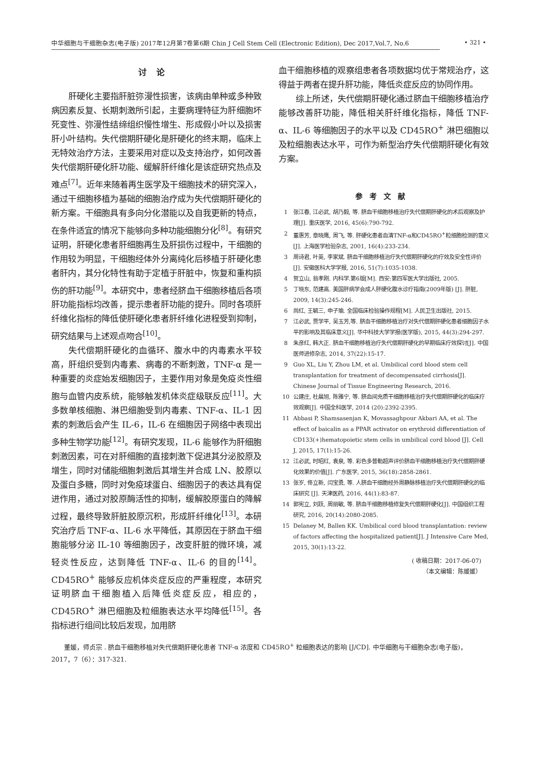中华细胞与干细胞杂志(电子版) 2017年12月第7卷第6期 Chin J Cell Stem Cell (Electronic Edition), Dec 2017,Vol.7, No.6
• 321 •
讨论
肝硬化主要指肝脏弥漫性损害，该病由单种或多种致病因素反复、长期刺激所引起，主要病理特征为肝细胞坏死变性、弥漫性结缔组织慢性增生、形成假小叶以及损害肝小叶结构。失代偿期肝硬化是肝硬化的终末期，临床上无特效治疗方法，主要采用对症以及支持治疗，如何改善失代偿期肝硬化肝功能、缓解肝纤维化是该症研究热点及难点<sup>[7]</sup>。近年来随着再生医学及干细胞技术的研究深入，通过干细胞移植为基础的细胞治疗成为失代偿期肝硬化的新方案。干细胞具有多向分化潜能以及自我更新的特点，在条件适宜的情况下能够向多种功能细胞分化<sup>[8]</sup>。有研究证明，肝硬化患者肝细胞再生及肝损伤过程中，干细胞的作用较为明显，干细胞经体外分离纯化后移植于肝硬化患者肝内，其分化特性有助于定植于肝脏中，恢复和重构损伤的肝功能<sup>[9]</sup>。本研究中，患者经脐血干细胞移植后各项肝功能指标均改善，提示患者肝功能的提升。同时各项肝纤维化指标的降低使肝硬化患者肝纤维化进程受到抑制，研究结果与上述观点吻合<sup>[10]</sup>。
失代偿期肝硬化的血循环、腹水中的内毒素水平较高，肝组织受到内毒素、病毒的不断刺激，TNF-α 是一种重要的炎症始发细胞因子，主要作用对象是免疫炎性细胞与血管内皮系统，能够触发机体炎症级联反应<sup>[11]</sup>。大多数单核细胞、淋巴细胞受到内毒素、TNF-α、IL-1 因素的刺激后会产生 IL-6，IL-6 在细胞因子网络中表现出多种生物学功能<sup>[12]</sup>。有研究发现，IL-6 能够作为肝细胞刺激因素，可在对肝细胞的直接刺激下促进其分泌胶原及增生，同时对储能细胞刺激后其增生并合成 LN、胶原以及蛋白多糖，同时对免疫球蛋白、细胞因子的表达具有促进作用，通过对胶原酶活性的抑制，缓解胶原蛋白的降解过程，最终导致肝脏胶原沉积，形成肝纤维化<sup>[13]</sup>。本研究治疗后 TNF-α、IL-6 水平降低，其原因在于脐血干细胞能够分泌 IL-10 等细胞因子，改变肝脏的微环境，减轻炎性反应，达到降低 TNF-α、IL-6 的目的<sup>[14]</sup>。CD45RO<sup>+</sup> 能够反应机体炎症反应的严重程度，本研究证明脐血干细胞植入后降低炎症反应，相应的，CD45RO<sup>+</sup> 淋巴细胞及粒细胞表达水平均降低<sup>[15]</sup>。各指标进行组间比较后发现，加用脐
血干细胞移植的观察组患者各项数据均优于常规治疗，这得益于两者在提升肝功能，降低炎症反应的协同作用。
综上所述，失代偿期肝硬化通过脐血干细胞移植治疗能够改善肝功能，降低相关肝纤维化指标，降低 TNF-α、IL-6 等细胞因子的水平以及 CD45RO<sup>+</sup> 淋巴细胞以及粒细胞表达水平，可作为新型治疗失代偿期肝硬化有效方案。
参考文献
1 张江春, 江必武, 胡乃毅, 等. 脐血干细胞移植治疗失代偿期肝硬化的术后观察及护理[J]. 重庆医学, 2016, 45(6):790-792.
2 董惠芳, 章晓鹰, 周飞, 等. 肝硬化患者血清TNF-α和CD45RO<sup>+</sup>粒细胞检测的意义[J]. 上海医学检验杂志, 2001, 16(4):233-234.
3 周诗君, 叶英, 李家斌. 脐血干细胞移植治疗失代偿期肝硬化的疗效及安全性评价[J]. 安徽医科大学学报, 2016, 51(7):1035-1038.
4 贺立山, 翁孝刚. 内科学.第6版[M]. 西安:第四军医大学出版社, 2005.
5 丁晓东, 范建高. 美国肝病学会成人肝硬化腹水诊疗指南(2009年版) [J]. 肝脏, 2009, 14(3):245-246.
6 尚红, 王毓三, 申子瑜. 全国临床检验操作规程[M]. 人民卫生出版社, 2015.
7 江必武, 贾学平, 吴玉芳,等. 脐血干细胞移植治疗对失代偿期肝硬化患者细胞因子水平的影响及其临床意义[J]. 华中科技大学学报(医学版), 2015, 44(3):294-297.
8 朱彦红, 韩大正. 脐血干细胞移植治疗失代偿期肝硬化的早期临床疗效探讨[J]. 中国医师进修杂志, 2014, 37(22):15-17.
9 Guo XL, Liu Y, Zhou LM, et al. Umbilical cord blood stem cell transplantation for treatment of decompensated cirrhosis[J]. Chinese Journal of Tissue Engineering Research, 2016.
10 公建庄, 杜晨旭, 陈雅宁, 等. 脐血间充质干细胞移植治疗失代偿期肝硬化的临床疗效观察[J]. 中国全科医学, 2014 (20):2392-2395.
11 Abbasi P, Shamsasenjan K, Movassaghpour Akbari AA, et al. The effect of baicalin as a PPAR activator on erythroid differentiation of CD133(+)hematopoietic stem cells in umbilical cord blood [J]. Cell J, 2015, 17(1):15-26.
12 江必武, 时昭红, 袁泉, 等. 彩色多普勒超声评价脐血干细胞移植治疗失代偿期肝硬化效果的价值[J]. 广东医学, 2015, 36(18):2858-2861.
13 张岁, 佟立新, 闫宝勇, 等. 人脐血干细胞经外周静脉移植治疗失代偿期肝硬化的临床研究 [J]. 天津医药, 2016, 44(1):83-87.
14 郭宪立, 刘跃, 周丽敏, 等. 脐血干细胞移植修复失代偿期肝硬化[J]. 中国组织工程研究, 2016, 20(14):2080-2085.
15 Delaney M, Ballen KK. Umbilical cord blood transplantation: review of factors affecting the hospitalized patient[J]. J Intensive Care Med, 2015, 30(1):13-22.
( 收稿日期：2017-06-07)
（本文编辑：陈媛媛）
董媛，师贞宗 . 脐血干细胞移植对失代偿期肝硬化患者 TNF-α 浓度和 CD45RO<sup>+</sup> 粒细胞表达的影响 [J/CD]. 中华细胞与干细胞杂志(电子版)，2017，7（6）：317-321.